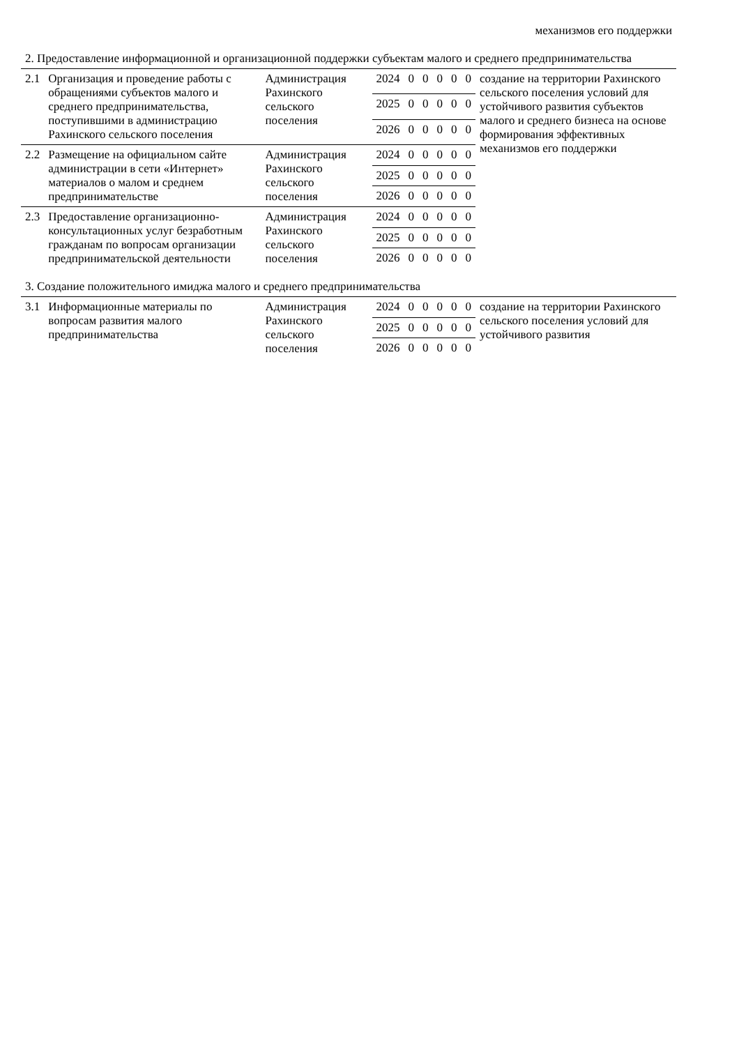| механизмов его поддержки | | | | | | | | | |
| 2. Предоставление информационной и организационной поддержки субъектам малого и среднего предпринимательства | | | | | | | | | |
| 2.1 | Организация и проведение работы с обращениями субъектов малого и среднего предпринимательства, поступившими в администрацию Рахинского сельского поселения | Администрация Рахинского сельского поселения | 2024 | 0 | 0 | 0 | 0 | 0 | создание на территории Рахинского сельского поселения условий для устойчивого развития субъектов малого и среднего бизнеса на основе формирования эффективных механизмов его поддержки |
| | | | 2025 | 0 | 0 | 0 | 0 | 0 | |
| | | | 2026 | 0 | 0 | 0 | 0 | 0 | |
| 2.2 | Размещение на официальном сайте администрации в сети «Интернет» материалов о малом и среднем предпринимательстве | Администрация Рахинского сельского поселения | 2024 | 0 | 0 | 0 | 0 | 0 | |
| | | | 2025 | 0 | 0 | 0 | 0 | 0 | |
| | | | 2026 | 0 | 0 | 0 | 0 | 0 | |
| 2.3 | Предоставление организационно-консультационных услуг безработным гражданам по вопросам организации предпринимательской деятельности | Администрация Рахинского сельского поселения | 2024 | 0 | 0 | 0 | 0 | 0 | |
| | | | 2025 | 0 | 0 | 0 | 0 | 0 | |
| | | | 2026 | 0 | 0 | 0 | 0 | 0 | |
| 3. Создание положительного имиджа малого и среднего предпринимательства | | | | | | | | | |
| 3.1 | Информационные материалы по вопросам развития малого предпринимательства | Администрация Рахинского сельского поселения | 2024 | 0 | 0 | 0 | 0 | 0 | создание на территории Рахинского сельского поселения условий для устойчивого развития |
| | | | 2025 | 0 | 0 | 0 | 0 | 0 | |
| | | | 2026 | 0 | 0 | 0 | 0 | 0 | |